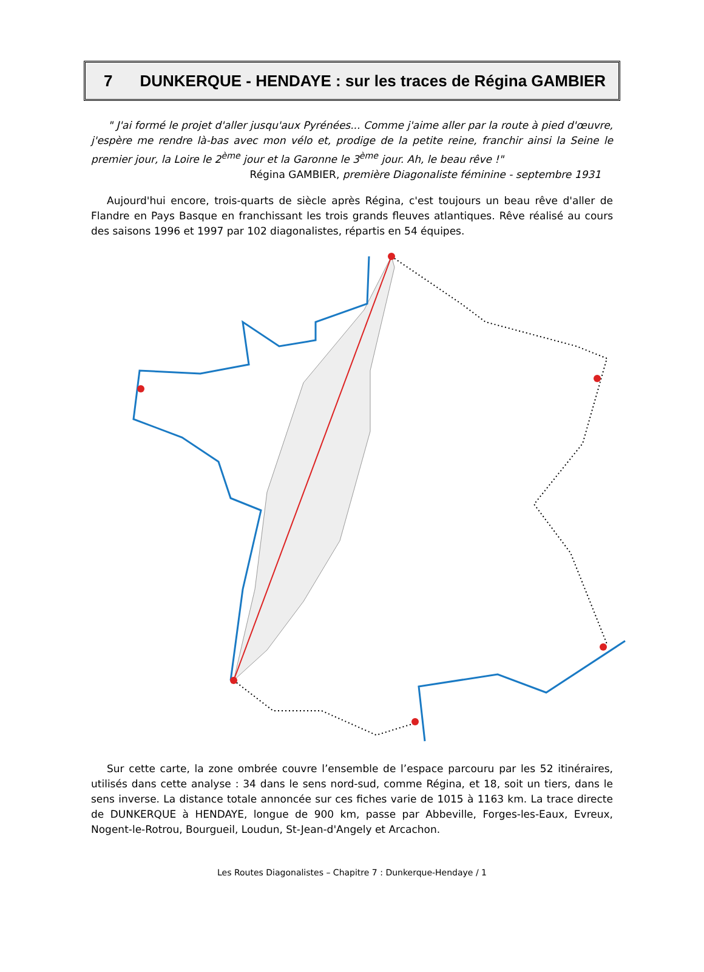7 DUNKERQUE - HENDAYE : sur les traces de Régina GAMBIER
" J'ai formé le projet d'aller jusqu'aux Pyrénées... Comme j'aime aller par la route à pied d'œuvre, j'espère me rendre là-bas avec mon vélo et, prodige de la petite reine, franchir ainsi la Seine le premier jour, la Loire le 2<sup>ème</sup> jour et la Garonne le 3<sup>ème</sup> jour. Ah, le beau rêve !"
Régina GAMBIER, première Diagonaliste féminine - septembre 1931
Aujourd'hui encore, trois-quarts de siècle après Régina, c'est toujours un beau rêve d'aller de Flandre en Pays Basque en franchissant les trois grands fleuves atlantiques. Rêve réalisé au cours des saisons 1996 et 1997 par 102 diagonalistes, répartis en 54 équipes.
Sur cette carte, la zone ombrée couvre l’ensemble de l’espace parcouru par les 52 itinéraires, utilisés dans cette analyse : 34 dans le sens nord-sud, comme Régina, et 18, soit un tiers, dans le sens inverse. La distance totale annoncée sur ces fiches varie de 1015 à 1163 km. La trace directe de DUNKERQUE à HENDAYE, longue de 900 km, passe par Abbeville, Forges-les-Eaux, Evreux, Nogent-le-Rotrou, Bourgueil, Loudun, St-Jean-d'Angely et Arcachon.
Les Routes Diagonalistes – Chapitre 7 : Dunkerque-Hendaye / 1